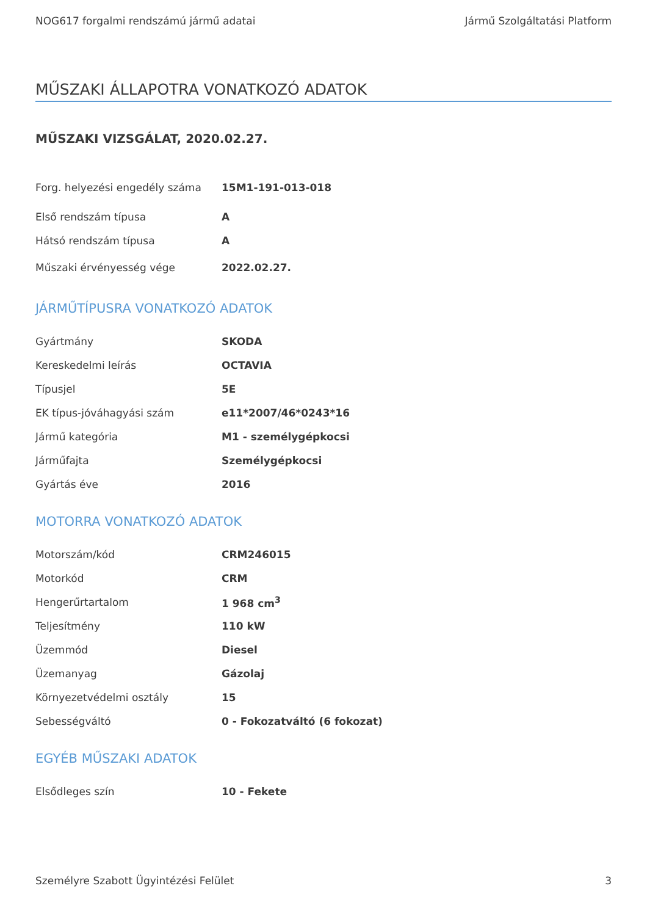NOG617 forgalmi rendszámú jármű adatai Jármű Szolgáltatási Platform
MŰSZAKI ÁLLAPOTRA VONATKOZÓ ADATOK
MŰSZAKI VIZSGÁLAT, 2020.02.27.
| Forg. helyezési engedély száma | 15M1-191-013-018 |
| Első rendszám típusa | A |
| Hátsó rendszám típusa | A |
| Műszaki érvényesség vége | 2022.02.27. |
JÁRMŰTÍPUSRA VONATKOZÓ ADATOK
| Gyártmány | SKODA |
| Kereskedelmi leírás | OCTAVIA |
| Típusjel | 5E |
| EK típus-jóváhagyási szám | e11*2007/46*0243*16 |
| Jármű kategória | M1 - személygépkocsi |
| Járműfajta | Személygépkocsi |
| Gyártás éve | 2016 |
MOTORRA VONATKOZÓ ADATOK
| Motorszám/kód | CRM246015 |
| Motorkód | CRM |
| Hengerűrtartalom | 1 968 cm<sup>3</sup> |
| Teljesítmény | 110 kW |
| Üzemmód | Diesel |
| Üzemanyag | Gázolaj |
| Környezetvédelmi osztály | 15 |
| Sebességváltó | 0 - Fokozatváltó (6 fokozat) |
EGYÉB MŰSZAKI ADATOK
| Elsődleges szín | 10 - Fekete |
Személyre Szabott Ügyintézési Felület 3